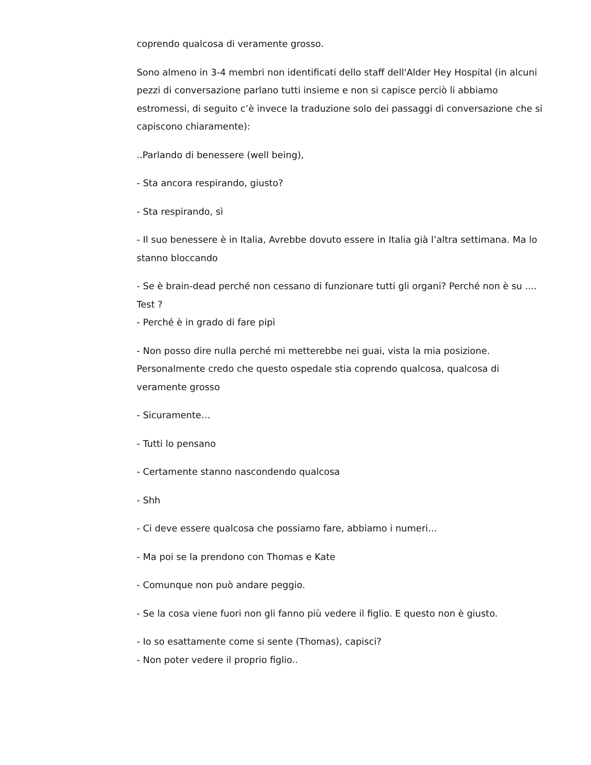coprendo qualcosa di veramente grosso.
Sono almeno in 3-4 membri non identificati dello staff dell'Alder Hey Hospital (in alcuni pezzi di conversazione parlano tutti insieme e non si capisce perciò li abbiamo estromessi, di seguito c’è invece la traduzione solo dei passaggi di conversazione che si capiscono chiaramente):
..Parlando di benessere (well being),
- Sta ancora respirando, giusto?
- Sta respirando, sì
- Il suo benessere è in Italia, Avrebbe dovuto essere in Italia già l’altra settimana. Ma lo stanno bloccando
- Se è brain-dead perché non cessano di funzionare tutti gli organi? Perché non è su .... Test ?
- Perché è in grado di fare pipì
- Non posso dire nulla perché mi metterebbe nei guai, vista la mia posizione. Personalmente credo che questo ospedale stia coprendo qualcosa, qualcosa di veramente grosso
- Sicuramente…
- Tutti lo pensano
- Certamente stanno nascondendo qualcosa
- Shh
- Ci deve essere qualcosa che possiamo fare, abbiamo i numeri…
- Ma poi se la prendono con Thomas e Kate
- Comunque non può andare peggio.
- Se la cosa viene fuori non gli fanno più vedere il figlio. E questo non è giusto.
- Io so esattamente come si sente (Thomas), capisci?
- Non poter vedere il proprio figlio..